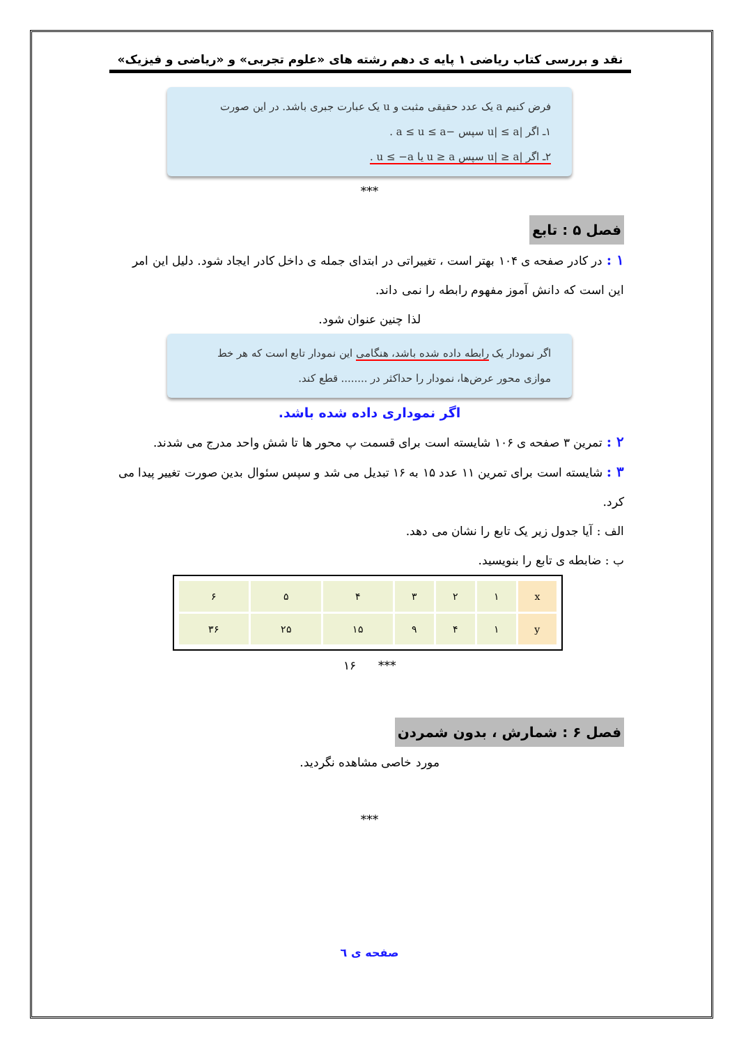نقد و بررسی کتاب ریاضی ۱ پایه ی دهم رشته های «علوم تجربی» و «ریاضی و فیزیک»
فرض کنیم a یک عدد حقیقی مثبت و u یک عبارت جبری باشد. در این صورت
۱ـ اگر |u| ≤ a سپس −a ≤ u ≤ a .
۲ـ اگر |u| ≥ a سپس u ≥ a یا u ≤ −a .
***
فصل ۵ : تابع
۱ : در کادر صفحه ی ۱۰۴ بهتر است ، تغییراتی در ابتدای جمله ی داخل کادر ایجاد شود. دلیل این امر این است که دانش آموز مفهوم رابطه را نمی داند.
لذا چنین عنوان شود.
اگر نمودار یک رابطه داده شده باشد، هنگامی این نمودار تابع است که هر خط موازی محور عرض‌ها، نمودار را حداکثر در ........ قطع کند.
اگر نموداری داده شده باشد.
۲ : تمرین ۳ صفحه ی ۱۰۶ شایسته است برای قسمت پ محور ها تا شش واحد مدرج می شدند.
۳ : شایسته است برای تمرین ۱۱ عدد ۱۵ به ۱۶ تبدیل می شد و سپس سئوال بدین صورت تغییر پیدا می کرد.
الف : آیا جدول زیر یک تابع را نشان می دهد.
ب : ضابطه ی تابع را بنویسید.
| x | ۱ | ۲ | ۳ | ۴ | ۵ | ۶ |
| y | ۱ | ۴ | ۹ | ۱۵ | ۲۵ | ۳۶ |
*** ۱۶
فصل ۶ : شمارش ، بدون شمردن
مورد خاصی مشاهده نگردید.
***
صفحه ی ٦